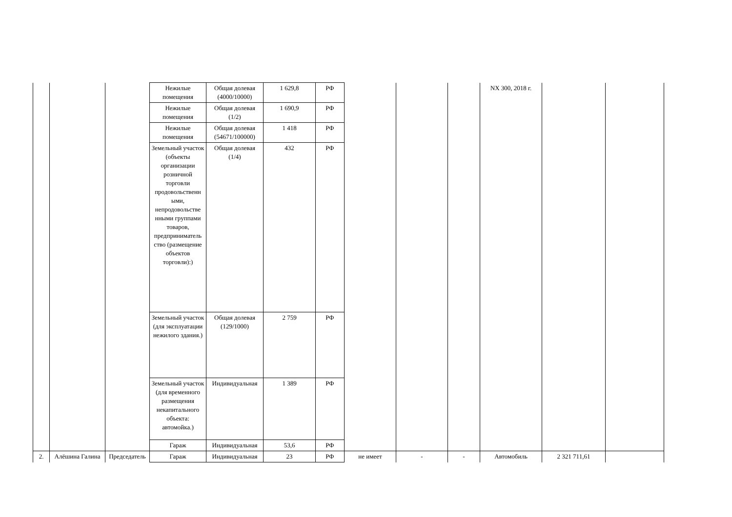| | | | Нежилые помещения | Общая долевая (4000/10000) | 1 629,8 | РФ | | | | NX 300, 2018 г. | | |
| | | | Нежилые помещения | Общая долевая (1/2) | 1 690,9 | РФ | | | | | | |
| | | | Нежилые помещения | Общая долевая (54671/100000) | 1 418 | РФ | | | | | | |
| | | | Земельный участок (объекты организации розничной торговли продовольственн ыми, непродовольстве нными группами товаров, предприниматель ство (размещение объектов торговли):) | Общая долевая (1/4) | 432 | РФ | | | | | | |
| | | | Земельный участок (для эксплуатации нежилого здания.) | Общая долевая (129/1000) | 2 759 | РФ | | | | | | |
| | | | Земельный участок (для временного размещения некапитального объекта: автомойка.) | Индивидуальная | 1 389 | РФ | | | | | | |
| | | | Гараж | Индивидуальная | 53,6 | РФ | | | | | | |
| 2. | Алёшина Галина | Председатель | Гараж | Индивидуальная | 23 | РФ | не имеет | - | - | Автомобиль | 2 321 711,61 | |